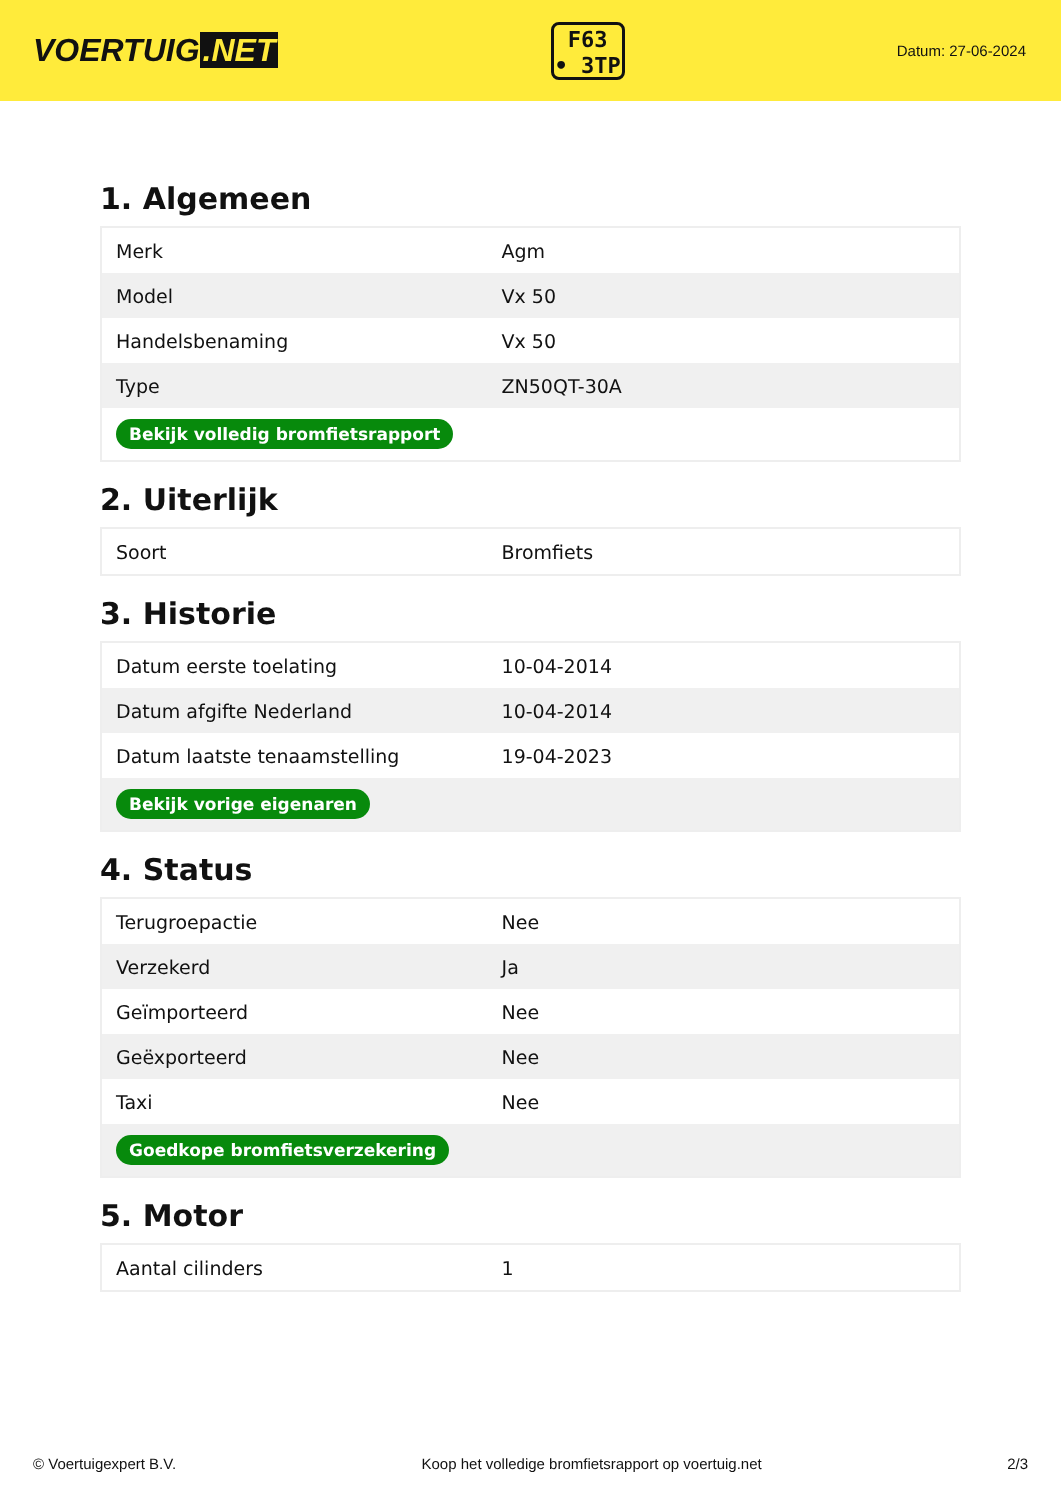VOERTUIG.NET
F63
• 3TP
Datum: 27-06-2024
1. Algemeen
| Merk | Agm |
| Model | Vx 50 |
| Handelsbenaming | Vx 50 |
| Type | ZN50QT-30A |
| Bekijk volledig bromfietsrapport | |
2. Uiterlijk
| Soort | Bromfiets |
3. Historie
| Datum eerste toelating | 10-04-2014 |
| Datum afgifte Nederland | 10-04-2014 |
| Datum laatste tenaamstelling | 19-04-2023 |
| Bekijk vorige eigenaren | |
4. Status
| Terugroepactie | Nee |
| Verzekerd | Ja |
| Geïmporteerd | Nee |
| Geëxporteerd | Nee |
| Taxi | Nee |
| Goedkope bromfietsverzekering | |
5. Motor
| Aantal cilinders | 1 |
© Voertuigexpert B.V. Koop het volledige bromfietsrapport op voertuig.net 2/3